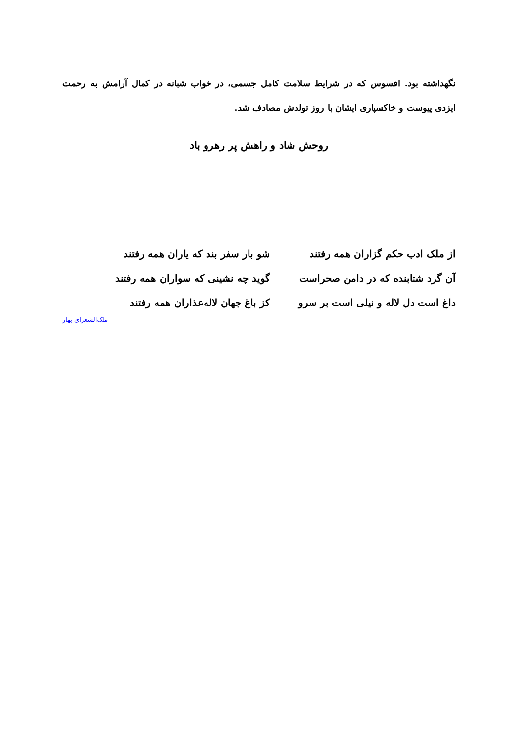نگهداشته بود. افسوس که در شرایط سلامت کامل جسمی، در خواب شبانه در کمال آرامش به رحمت ایزدی پیوست و خاکسپاری ایشان با روز تولدش مصادف شد.
روحش شاد و راهش پر رهرو باد
از ملک ادب حکم گزاران همه رفتند شو بار سفر بند که یاران همه رفتند
آن گرد شتابنده که در دامن صحراست گوید چه نشینی که سواران همه رفتند
داغ است دل لاله و نیلی است بر سرو کز باغ جهان لاله‌عذاران همه رفتند
ملک‌الشعرای بهار